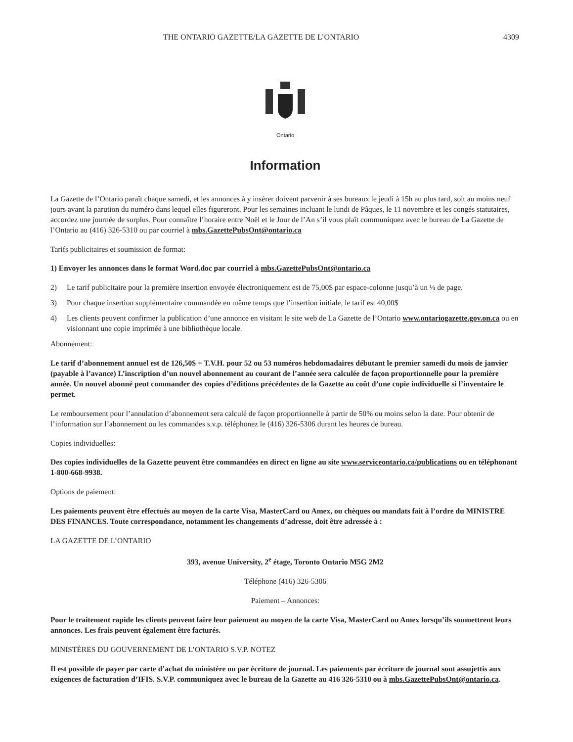THE ONTARIO GAZETTE/LA GAZETTE DE L’ONTARIO
4309
Ontario
Information
La Gazette de l’Ontario paraît chaque samedi, et les annonces à y insérer doivent parvenir à ses bureaux le jeudi à 15h au plus tard, soit au moins neuf jours avant la parution du numéro dans lequel elles figureront. Pour les semaines incluant le lundi de Pâques, le 11 novembre et les congés statutaires, accordez une journée de surplus. Pour connaître l’horaire entre Noël et le Jour de l’An s’il vous plaît communiquez avec le bureau de La Gazette de l’Ontario au (416) 326-5310 ou par courriel à mbs.GazettePubsOnt@ontario.ca
Tarifs publicitaires et soumission de format:
1) Envoyer les annonces dans le format Word.doc par courriel à mbs.GazettePubsOnt@ontario.ca
2) Le tarif publicitaire pour la première insertion envoyée électroniquement est de 75,00$ par espace-colonne jusqu’à un ¼ de page.
3) Pour chaque insertion supplémentaire commandée en même temps que l’insertion initiale, le tarif est 40,00$
4) Les clients peuvent confirmer la publication d’une annonce en visitant le site web de La Gazette de l’Ontario www.ontariogazette.gov.on.ca ou en visionnant une copie imprimée à une bibliothèque locale.
Abonnement:
Le tarif d’abonnement annuel est de 126,50$ + T.V.H. pour 52 ou 53 numéros hebdomadaires débutant le premier samedi du mois de janvier (payable à l’avance) L’inscription d’un nouvel abonnement au courant de l’année sera calculée de façon proportionnelle pour la première année. Un nouvel abonné peut commander des copies d’éditions précédentes de la Gazette au coût d’une copie individuelle si l’inventaire le permet.
Le remboursement pour l’annulation d’abonnement sera calculé de façon proportionnelle à partir de 50% ou moins selon la date. Pour obtenir de l’information sur l’abonnement ou les commandes s.v.p. téléphonez le (416) 326-5306 durant les heures de bureau.
Copies individuelles:
Des copies individuelles de la Gazette peuvent être commandées en direct en ligne au site www.serviceontario.ca/publications ou en téléphonant 1-800-668-9938.
Options de paiement:
Les paiements peuvent être effectués au moyen de la carte Visa, MasterCard ou Amex, ou chèques ou mandats fait à l’ordre du MINISTRE DES FINANCES. Toute correspondance, notamment les changements d’adresse, doit être adressée à :
LA GAZETTE DE L’ONTARIO
393, avenue University, 2<sup>e</sup> étage, Toronto Ontario M5G 2M2
Téléphone (416) 326-5306
Paiement – Annonces:
Pour le traitement rapide les clients peuvent faire leur paiement au moyen de la carte Visa, MasterCard ou Amex lorsqu’ils soumettrent leurs annonces. Les frais peuvent également être facturés.
MINISTÈRES DU GOUVERNEMENT DE L’ONTARIO S.V.P. NOTEZ
Il est possible de payer par carte d’achat du ministère ou par écriture de journal. Les paiements par écriture de journal sont assujettis aux exigences de facturation d’IFIS. S.V.P. communiquez avec le bureau de la Gazette au 416 326-5310 ou à mbs.GazettePubsOnt@ontario.ca.